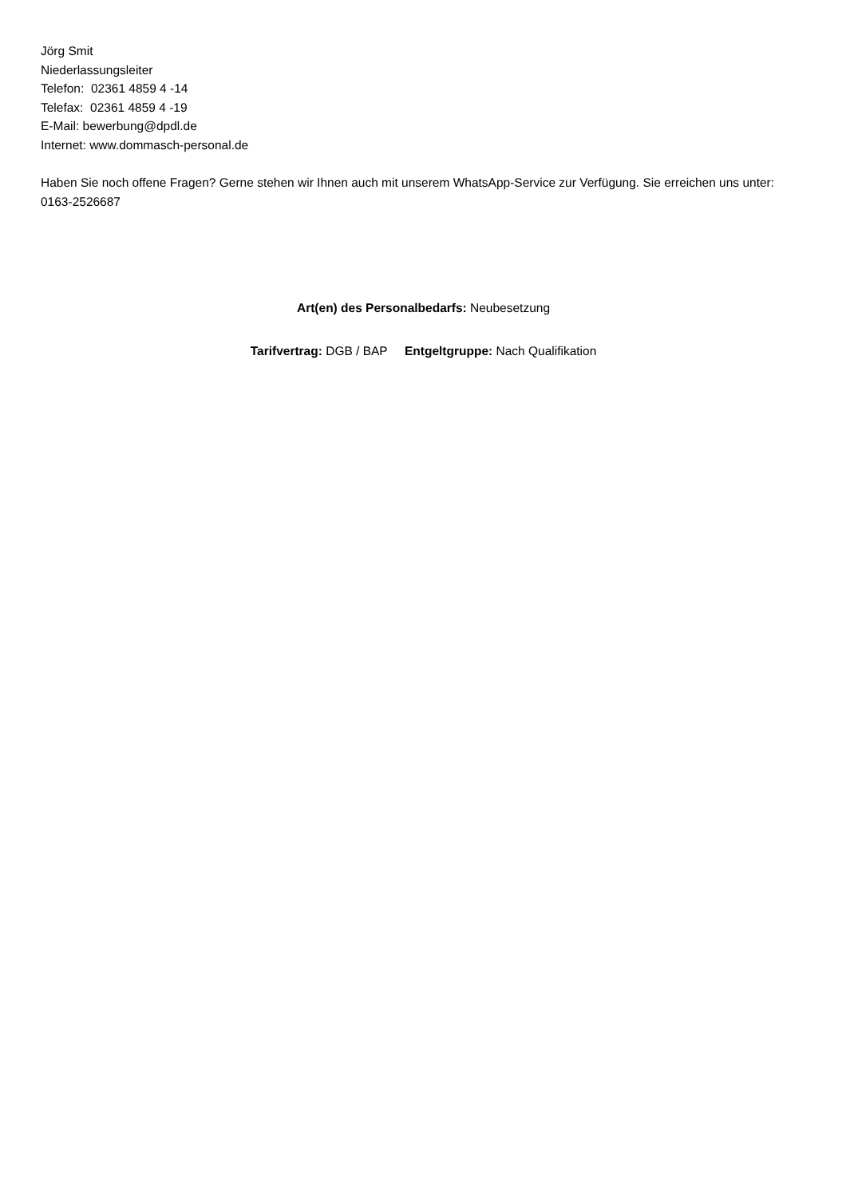Jörg Smit
Niederlassungsleiter
Telefon: 02361 4859 4 -14
Telefax: 02361 4859 4 -19
E-Mail: bewerbung@dpdl.de
Internet: www.dommasch-personal.de
Haben Sie noch offene Fragen? Gerne stehen wir Ihnen auch mit unserem WhatsApp-Service zur Verfügung. Sie erreichen uns unter: 0163-2526687
Art(en) des Personalbedarfs: Neubesetzung
Tarifvertrag: DGB / BAP Entgeltgruppe: Nach Qualifikation